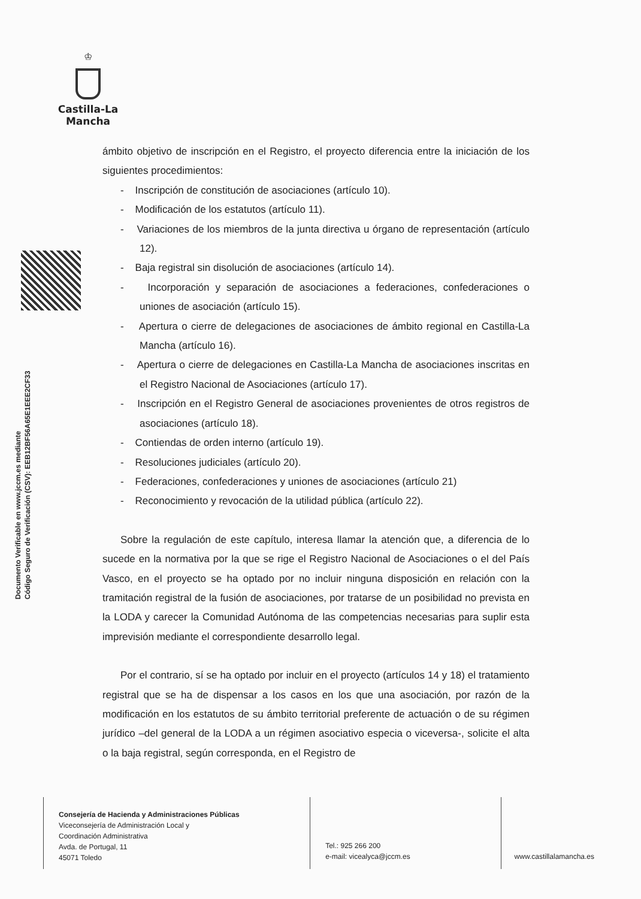♔
Castilla-La Mancha
Documento Verificable en www.jccm.es mediante
Código Seguro de Verificación (CSV): EEB12BF56A65E1EEE2CF33
ámbito objetivo de inscripción en el Registro, el proyecto diferencia entre la iniciación de los siguientes procedimientos:
- Inscripción de constitución de asociaciones (artículo 10).
- Modificación de los estatutos (artículo 11).
- Variaciones de los miembros de la junta directiva u órgano de representación (artículo 12).
- Baja registral sin disolución de asociaciones (artículo 14).
- Incorporación y separación de asociaciones a federaciones, confederaciones o uniones de asociación (artículo 15).
- Apertura o cierre de delegaciones de asociaciones de ámbito regional en Castilla-La Mancha (artículo 16).
- Apertura o cierre de delegaciones en Castilla-La Mancha de asociaciones inscritas en el Registro Nacional de Asociaciones (artículo 17).
- Inscripción en el Registro General de asociaciones provenientes de otros registros de asociaciones (artículo 18).
- Contiendas de orden interno (artículo 19).
- Resoluciones judiciales (artículo 20).
- Federaciones, confederaciones y uniones de asociaciones (artículo 21)
- Reconocimiento y revocación de la utilidad pública (artículo 22).
Sobre la regulación de este capítulo, interesa llamar la atención que, a diferencia de lo sucede en la normativa por la que se rige el Registro Nacional de Asociaciones o el del País Vasco, en el proyecto se ha optado por no incluir ninguna disposición en relación con la tramitación registral de la fusión de asociaciones, por tratarse de un posibilidad no prevista en la LODA y carecer la Comunidad Autónoma de las competencias necesarias para suplir esta imprevisión mediante el correspondiente desarrollo legal.
Por el contrario, sí se ha optado por incluir en el proyecto (artículos 14 y 18) el tratamiento registral que se ha de dispensar a los casos en los que una asociación, por razón de la modificación en los estatutos de su ámbito territorial preferente de actuación o de su régimen jurídico –del general de la LODA a un régimen asociativo especia o viceversa-, solicite el alta o la baja registral, según corresponda, en el Registro de
Consejería de Hacienda y Administraciones Públicas
Viceconsejería de Administración Local y
Coordinación Administrativa
Avda. de Portugal, 11
45071 Toledo
Tel.: 925 266 200
e-mail: vicealyca@jccm.es
www.castillalamancha.es